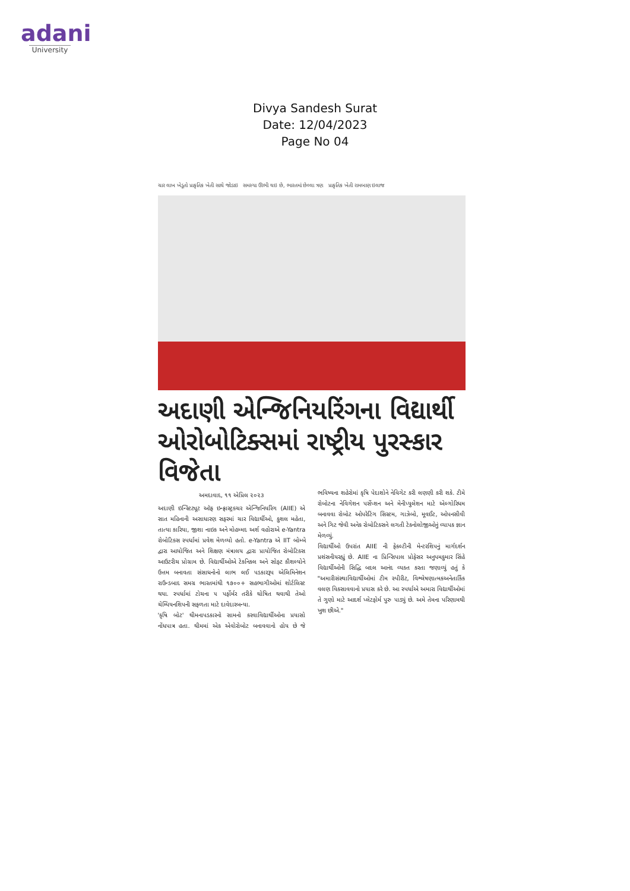adani
University
Divya Sandesh Surat
Date: 12/04/2023
Page No 04
ચાર લાખ ખેડૂતો પ્રાકૃતિક ખેતી સાથે જોડાઇ સમસ્યા ઊભી થઇ છે, ભારતમાં છેલ્લા ત્રણ પ્રાકૃતિક ખેતી રામબાણ ઇલાજ
અદાણી એન્જિનિયરિંગના વિદ્યાર્થી ઓરોબોટિક્સમાં રાષ્ટ્રીય પુરસ્કાર વિજેતા
અમદાવાદ, ૧૧ એપ્રિલ ૨૦૨૩
અદાણી ઇન્સ્ટિટ્યૂટ ઑફ ઇન્ફ્રાસ્ટ્રક્ચર એન્જિનિયરિંગ (AIIE) એ સાત મહિનાની અસાધારણ સફરમાં ચાર વિદ્યાર્થીઓ, કુશલ મહેતા, તાત્યા કારિયા, જીશા નાઇક અને મોહમ્મદ અર્શ વહોરાએ e-Yantra રોબોટિક્સ સ્પર્ધામાં પ્રવેશ મેળવ્યો હતો. e-Yantra એ IIT બોમ્બે દ્વારા આયોજિત અને શિક્ષણ મંત્રાલય દ્વારા પ્રાયોજિત રોબોટિક્સ આઉટરીચ પ્રોગ્રામ છે. વિદ્યાર્થીઓએ ટેકનિકલ અને સોફ્ટ કૌશલ્યોને ઉત્તમ બનાવતા સંસાધનોનો લાભ લઈ પડકારરૂપ એલિમિનેશન રાઉન્ડબાદ સમગ્ર ભારતમાંથી ૧૭૦૦+ સહભાગીઓમાં શોર્ટલિસ્ટ થયા. સ્પર્ધામાં ટોચના ૫ પર્ફોર્મર તરીકે ઘોષિત થવાથી તેઓ ચેમ્પિયનશિપની સફળતા માટે દાવેદારબન્યા.
'કૃષિ બોટ' થીમનાપડકારનો સામનો કરવાવિદ્યાર્થીઓના પ્રયાસો નોંધપાત્ર હતા. થીમમાં એક એવોરોબોટ બનાવવાનો હોય છે જે ભવિષ્યના શહેરોમાં કૃષિ પેદાશોને નેવિગેટ કરી લણણી કરી શકે. ટીમે રોબોટના નેવિગેશન પર્સેપ્શન અને મેનીપ્યુલેશન માટે એલ્ગોરિધમ બનાવવા રોબોટ ઓપરેટિંગ સિસ્ટમ, ગાઝેબો, મૂવઈટ, ઓપનસીવી અને ગિટ જેવી અનેક રોબોટિક્સને લગતી ટેકનોલોજીઓનું વ્યાપક જ્ઞાન મેળવ્યું.
વિદ્યાર્થીઓ ઉપરાંત AIIE ની ફેકલ્ટીની મેન્ટરશિપનું માર્ગદર્શન પ્રશંસનીયરહ્યું છે. AIIE ના પ્રિન્સિપાલ પ્રોફેસર અનુપમકુમાર સિંહે વિદ્યાર્થીઓની સિદ્ધિ બદલ આનંદ વ્યક્ત કરતા જણાવ્યું હતું કે "અમારીસંસ્થાવિદ્યાર્થીઓમાં ટીમ સ્પીરીટ, વિશ્લેષણાત્મકઅનેતાર્કિક વલણ વિકસાવવાનો પ્રયાસ કરે છે. આ સ્પર્ધાએ અમારા વિદ્યાર્થીઓમાં તે ગુણો માટે આદર્શ પ્લેટફોર્મ પુરુ પાડ્યું છે. અમે તેમના પરિણામથી ખુશ છીએ."